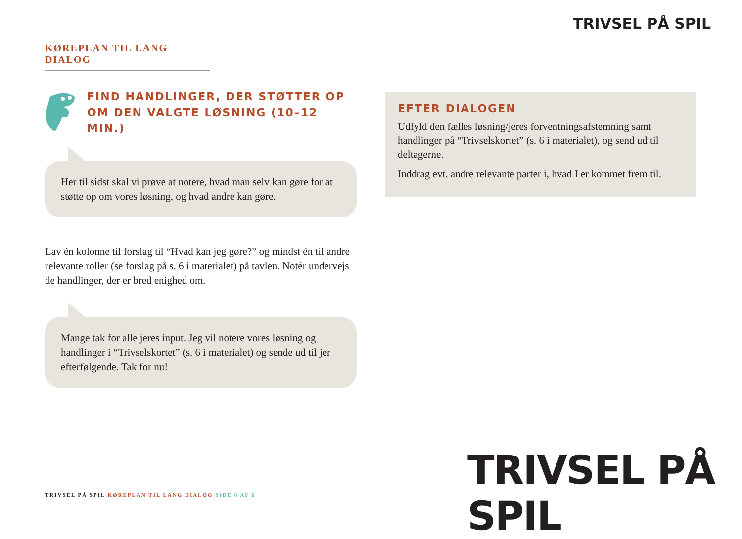KØREPLAN TIL LANG DIALOG
TRIVSEL PÅ SPIL
FIND HANDLINGER, DER STØTTER OP OM DEN VALGTE LØSNING (10–12 MIN.)
Her til sidst skal vi prøve at notere, hvad man selv kan gøre for at støtte op om vores løsning, og hvad andre kan gøre.
Lav én kolonne til forslag til “Hvad kan jeg gøre?” og mindst én til andre relevante roller (se forslag på s. 6 i materialet) på tavlen. Notér undervejs de handlinger, der er bred enighed om.
Mange tak for alle jeres input. Jeg vil notere vores løsning og handlinger i “Trivselskortet” (s. 6 i materialet) og sende ud til jer efterfølgende. Tak for nu!
EFTER DIALOGEN
Udfyld den fælles løsning/jeres forventningsafstemning samt handlinger på “Trivselskortet” (s. 6 i materialet), og send ud til deltagerne.
Inddrag evt. andre relevante parter i, hvad I er kommet frem til.
TRIVSEL PÅ SPIL
TRIVSEL PÅ SPIL KØREPLAN TIL LANG DIALOG SIDE 6 AF 6